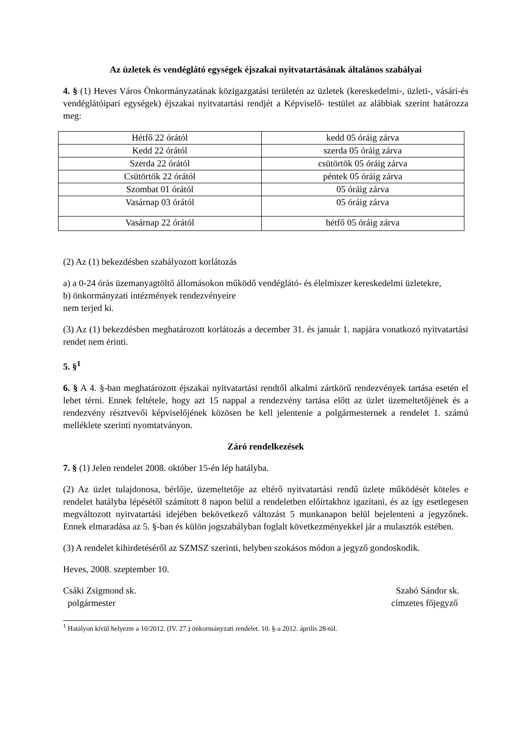Az üzletek és vendéglátó egységek éjszakai nyitvatartásának általános szabályai
4. § (1) Heves Város Önkormányzatának közigazgatási területén az üzletek (kereskedelmi-, üzleti-, vásári-és vendéglátóipari egységek) éjszakai nyitvatartási rendjét a Képviselő- testület az alábbiak szerint határozza meg:
| Hétfő 22 órától | kedd 05 óráig zárva |
| Kedd 22 órától | szerda 05 óráig zárva |
| Szerda 22 órától | csütörtök 05 óráig zárva |
| Csütörtök 22 órától | péntek 05 óráig zárva |
| Szombat 01 órától | 05 óráig zárva |
| Vasárnap 03 órától | 05 óráig zárva |
| Vasárnap 22 órától | hétfő 05 óráig zárva |
(2) Az (1) bekezdésben szabályozott korlátozás
a) a 0-24 órás üzemanyagtöltő állomásokon működő vendéglátó- és élelmiszer kereskedelmi üzletekre,
b) önkormányzati intézmények rendezvényeire
nem terjed ki.
(3) Az (1) bekezdésben meghatározott korlátozás a december 31. és január 1. napjára vonatkozó nyitvatartási rendet nem érinti.
5. §<sup>1</sup>
6. § A 4. §-ban meghatározott éjszakai nyitvatartási rendtől alkalmi zártkörű rendezvények tartása esetén el lehet térni. Ennek feltétele, hogy azt 15 nappal a rendezvény tartása előtt az üzlet üzemeltetőjének és a rendezvény résztvevői képviselőjének közösen be kell jelentenie a polgármesternek a rendelet 1. számú melléklete szerinti nyomtatványon.
Záró rendelkezések
7. § (1) Jelen rendelet 2008. október 15-én lép hatályba.
(2) Az üzlet tulajdonosa, bérlője, üzemeltetője az eltérő nyitvatartási rendű üzlete működését köteles e rendelet hatályba lépésétől számított 8 napon belül a rendeletben előírtakhoz igazítani, és az így esetlegesen megváltozott nyitvatartási idejében bekövetkező változást 5 munkanapon belül bejelenteni a jegyzőnek. Ennek elmaradása az 5. §-ban és külön jogszabályban foglalt következményekkel jár a mulasztók estében.
(3) A rendelet kihirdetéséről az SZMSZ szerinti, helyben szokásos módon a jegyző gondoskodik.
Heves, 2008. szeptember 10.
Csáki Zsigmond sk.
polgármester
Szabó Sándor sk.
címzetes főjegyző
<sup>1</sup> Hatályon kívül helyezte a 10/2012. (IV. 27.) önkormányzati rendelet. 10. §-a 2012. április 28-tól.